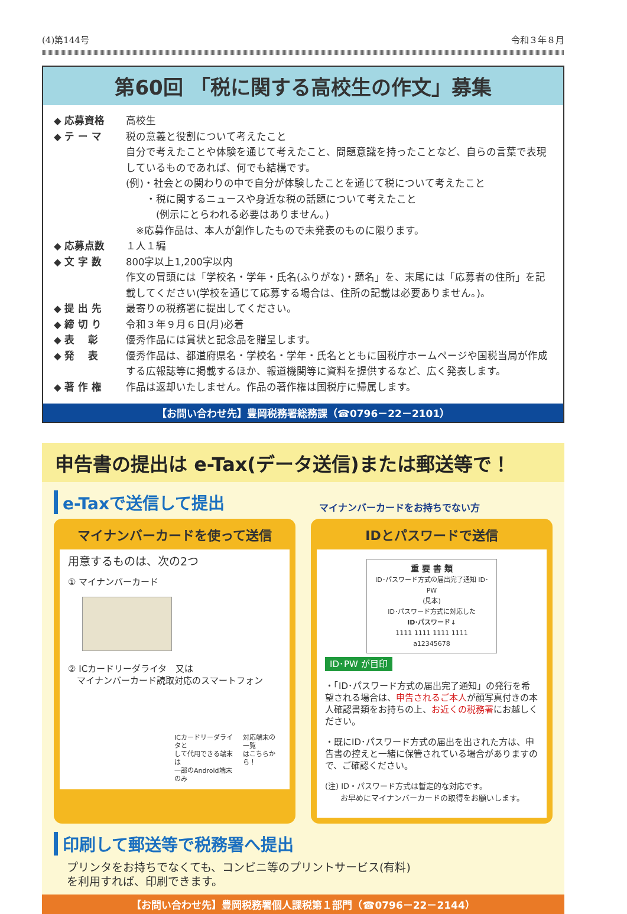(4)第144号 令和３年８月
第60回 「税に関する高校生の作文」募集
◆ 応募資格 高校生
◆ テ ー マ 税の意義と役割について考えたこと
自分で考えたことや体験を通じて考えたこと、問題意識を持ったことなど、自らの言葉で表現しているものであれば、何でも結構です。
(例)・社会との関わりの中で自分が体験したことを通じて税について考えたこと
　　・税に関するニュースや身近な税の話題について考えたこと
　　　(例示にとらわれる必要はありません。)
　※応募作品は、本人が創作したもので未発表のものに限ります。
◆ 応募点数 １人１編
◆ 文 字 数 800字以上1,200字以内
作文の冒頭には「学校名・学年・氏名(ふりがな)・題名」を、末尾には「応募者の住所」を記載してください(学校を通じて応募する場合は、住所の記載は必要ありません。)。
◆ 提 出 先 最寄りの税務署に提出してください。
◆ 締 切 り 令和３年９月６日(月)必着
◆ 表　 彰 優秀作品には賞状と記念品を贈呈します。
◆ 発　 表 優秀作品は、都道府県名・学校名・学年・氏名とともに国税庁ホームページや国税当局が作成する広報誌等に掲載するほか、報道機関等に資料を提供するなど、広く発表します。
◆ 著 作 権 作品は返却いたしません。作品の著作権は国税庁に帰属します。
【お問い合わせ先】豊岡税務署総務課（☎0796－22－2101）
申告書の提出は e-Tax(データ送信)または郵送等で！
e-Taxで送信して提出
マイナンバーカードをお持ちでない方
マイナンバーカードを使って送信
用意するものは、次の2つ
① マイナンバーカード
② ICカードリーダライタ　又は
　マイナンバーカード読取対応のスマートフォン
ICカードリーダライタと
して代用できる端末は
一部のAndroid端末のみ 対応端末の一覧
はこちらから！
IDとパスワードで送信
重 要 書 類
ID･パスワード方式の届出完了通知 ID･PW
(見本)
ID･パスワード方式に対応した
ID･パスワード↓
1111 1111 1111 1111
a12345678
ID･PW が目印
・「ID･パスワード方式の届出完了通知」の発行を希望される場合は、申告されるご本人が顔写真付きの本人確認書類をお持ちの上、お近くの税務署にお越しください。
・既にID･パスワード方式の届出を出された方は、申告書の控えと一緒に保管されている場合がありますので、ご確認ください。
(注) ID・パスワード方式は暫定的な対応です。
　　お早めにマイナンバーカードの取得をお願いします。
印刷して郵送等で税務署へ提出
プリンタをお持ちでなくても、コンビニ等のプリントサービス(有料)
を利用すれば、印刷できます。
【お問い合わせ先】豊岡税務署個人課税第１部門（☎0796－22－2144）